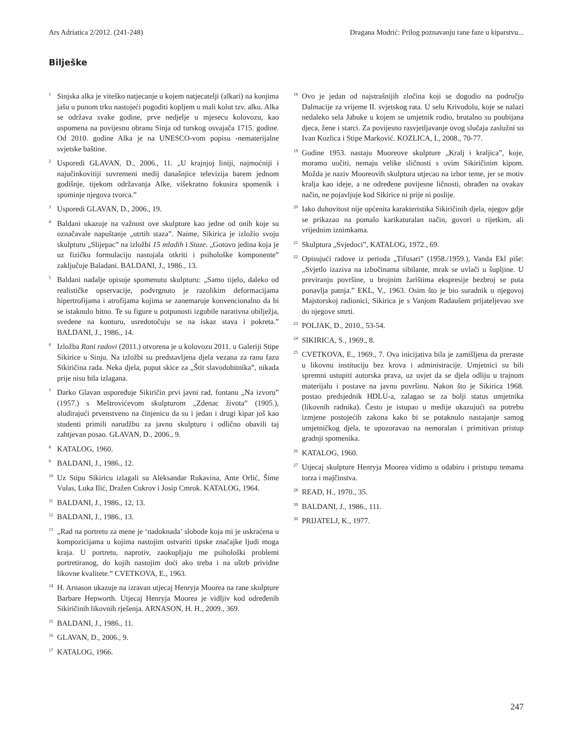Ars Adriatica 2/2012. (241-248) Dragana Modrić: Prilog poznavanju rane faze u kiparstvu...
Bilješke
<sup>1</sup> Sinjska alka je viteško natjecanje u kojem natjecatelji (alkari) na konjima jašu u punom trku nastojeći pogoditi kopljem u mali kolut tzv. alku. Alka se održava svake godine, prve nedjelje u mjesecu kolovozu, kao uspomena na povijesnu obranu Sinja od turskog osvajača 1715. godine. Od 2010. godine Alka je na UNESCO-vom popisu -nematerijalne svjetske baštine.
<sup>2</sup> Usporedi GLAVAN, D., 2006., 11. „U krajnjoj liniji, najmoćniji i najučinkovitiji suvremeni medij današnjice televizija barem jednom godišnje, tijekom održavanja Alke, višekratno fokusira spomenik i spominje njegova tvorca.”
<sup>3</sup> Usporedi GLAVAN, D., 2006., 19.
<sup>4</sup> Baldani ukazuje na važnost ove skulpture kao jedne od onih koje su označavale napuštanje „utrtih staza”. Naime, Sikirica je izložio svoju skulpturu „Slijepac” na izložbi 15 mladih i Staze. „Gotovo jedina koja je uz fizičku formulaciju nastojala otkriti i psihološke komponente” zaključuje Baladani. BALDANI, J., 1986., 13.
<sup>5</sup> Baldani nadalje opisuje spomenutu skulpturu: „Samo tijelo, daleko od realističke opservacije, podvrgnuto je razolikim deformacijama hipertrofijama i atrofijama kojima se zanemaruje konvencionalno da bi se istaknulo bitno. Te su figure u potpunosti izgubile narativna obilježja, svedene na konturu, usredotočuju se na iskaz stava i pokreta.” BALDANI, J., 1986., 14.
<sup>6</sup> Izložba Rani radovi (2011.) otvorena je u kolovozu 2011. u Galeriji Stipe Sikirice u Sinju. Na izložbi su predstavljena djela vezana za ranu fazu Sikiričina rada. Neka djela, poput skice za „Štit slavodobitnika”, nikada prije nisu bila izlagana.
<sup>7</sup> Darko Glavan uspoređuje Sikiričin prvi javni rad, fontanu „Na izvoru” (1957.) s Meštrovićevom skulpturom „Zdenac života” (1905.), aludirajući prvenstveno na činjenicu da su i jedan i drugi kipar još kao studenti primili narudžbu za javnu skulpturu i odlično obavili taj zahtjevan posao. GLAVAN, D., 2006., 9.
<sup>8</sup> KATALOG, 1960.
<sup>9</sup> BALDANI, J., 1986., 12.
<sup>10</sup> Uz Stipu Sikiricu izlagali su Aleksandar Rukavina, Ante Orlić, Šime Vulas, Luka Ilić, Dražen Cukrov i Josip Cmrok. KATALOG, 1964.
<sup>11</sup> BALDANI, J., 1986., 12, 13.
<sup>12</sup> BALDANI, J., 1986., 13.
<sup>13</sup> „Rad na portretu za mene je ‘nadoknada’ slobode koja mi je uskraćena u kompozicijama u kojima nastojim ostvariti tipske značajke ljudi moga kraja. U portretu, naprotiv, zaokupljaju me psihološki problemi portretiranog, do kojih nastojim doći ako treba i na uštrb prividne likovne kvalitete.” CVETKOVA, E., 1963.
<sup>14</sup> H. Arnason ukazuje na izravan utjecaj Henryja Moorea na rane skulpture Barbare Hepworth. Utjecaj Henryja Moorea je vidljiv kod određenih Sikiričinih likovnih rješenja. ARNASON, H. H., 2009., 369.
<sup>15</sup> BALDANI, J., 1986., 11.
<sup>16</sup> GLAVAN, D., 2006., 9.
<sup>17</sup> KATALOG, 1966.
<sup>18</sup> Ovo je jedan od najstrašnijih zločina koji se dogodio na području Dalmacije za vrijeme II. svjetskog rata. U selu Krivodolu, koje se nalazi nedaleko sela Jabuke u kojem se umjetnik rodio, brutalno su poubijana djeca, žene i starci. Za povijesno rasvjetljavanje ovog slučaja zaslužni su Ivan Kozlica i Stipe Marković. KOZLICA, I., 2008., 70-77.
<sup>19</sup> Godine 1953. nastaju Mooreove skulpture „Kralj i kraljica”, koje, moramo uočiti, nemaju velike sličnosti s ovim Sikiričinim kipom. Možda je naziv Mooreovih skulptura utjecao na izbor teme, jer se motiv kralja kao ideje, a ne određene povijesne ličnosti, obrađen na ovakav način, ne pojavljuje kod Sikirice ni prije ni poslije.
<sup>20</sup> Iako duhovitost nije općenita karakteristika Sikiričinih djela, njegov gdje se prikazao na pomalo karikaturalan način, govori o rijetkim, ali vrijednim iznimkama.
<sup>21</sup> Skulptura „Svjedoci”, KATALOG, 1972., 69.
<sup>22</sup> Opisujući radove iz perioda „Tifusari” (1958./1959.), Vanda Ekl piše: „Svjetlo izaziva na izbočinama sibilante, mrak se uvlači u šupljine. U previranju površine, u brojnim žarištima ekspresije bezbroj se puta ponavlja patnja.” EKL, V., 1963. Osim što je bio suradnik u njegovoj Majstorskoj radionici, Sikirica je s Vanjom Radaušem prijateljevao sve do njegove smrti.
<sup>23</sup> POLJAK, D., 2010., 53-54.
<sup>24</sup> SIKIRICA, S., 1969., 8.
<sup>25</sup> CVETKOVA, E., 1969., 7. Ova inicijativa bila je zamišljena da preraste u likovnu instituciju bez krova i administracije. Umjetnici su bili spremni ustupiti autorska prava, uz uvjet da se djela odliju u trajnom materijalu i postave na javnu površinu. Nakon što je Sikirica 1968. postao predsjednik HDLU-a, zalagao se za bolji status umjetnika (likovnih radnika). Često je istupao u medije ukazujući na potrebu izmjene postojećih zakona kako bi se potaknulo nastajanje samog umjetničkog djela, te upozoravao na nemoralan i primitivan pristup gradnji spomenika.
<sup>26</sup> KATALOG, 1960.
<sup>27</sup> Utjecaj skulpture Henryja Moorea vidimo u odabiru i pristupu temama torza i majčinstva.
<sup>28</sup> READ, H., 1970., 35.
<sup>39</sup> BALDANI, J., 1986., 111.
<sup>30</sup> PRIJATELJ, K., 1977.
247